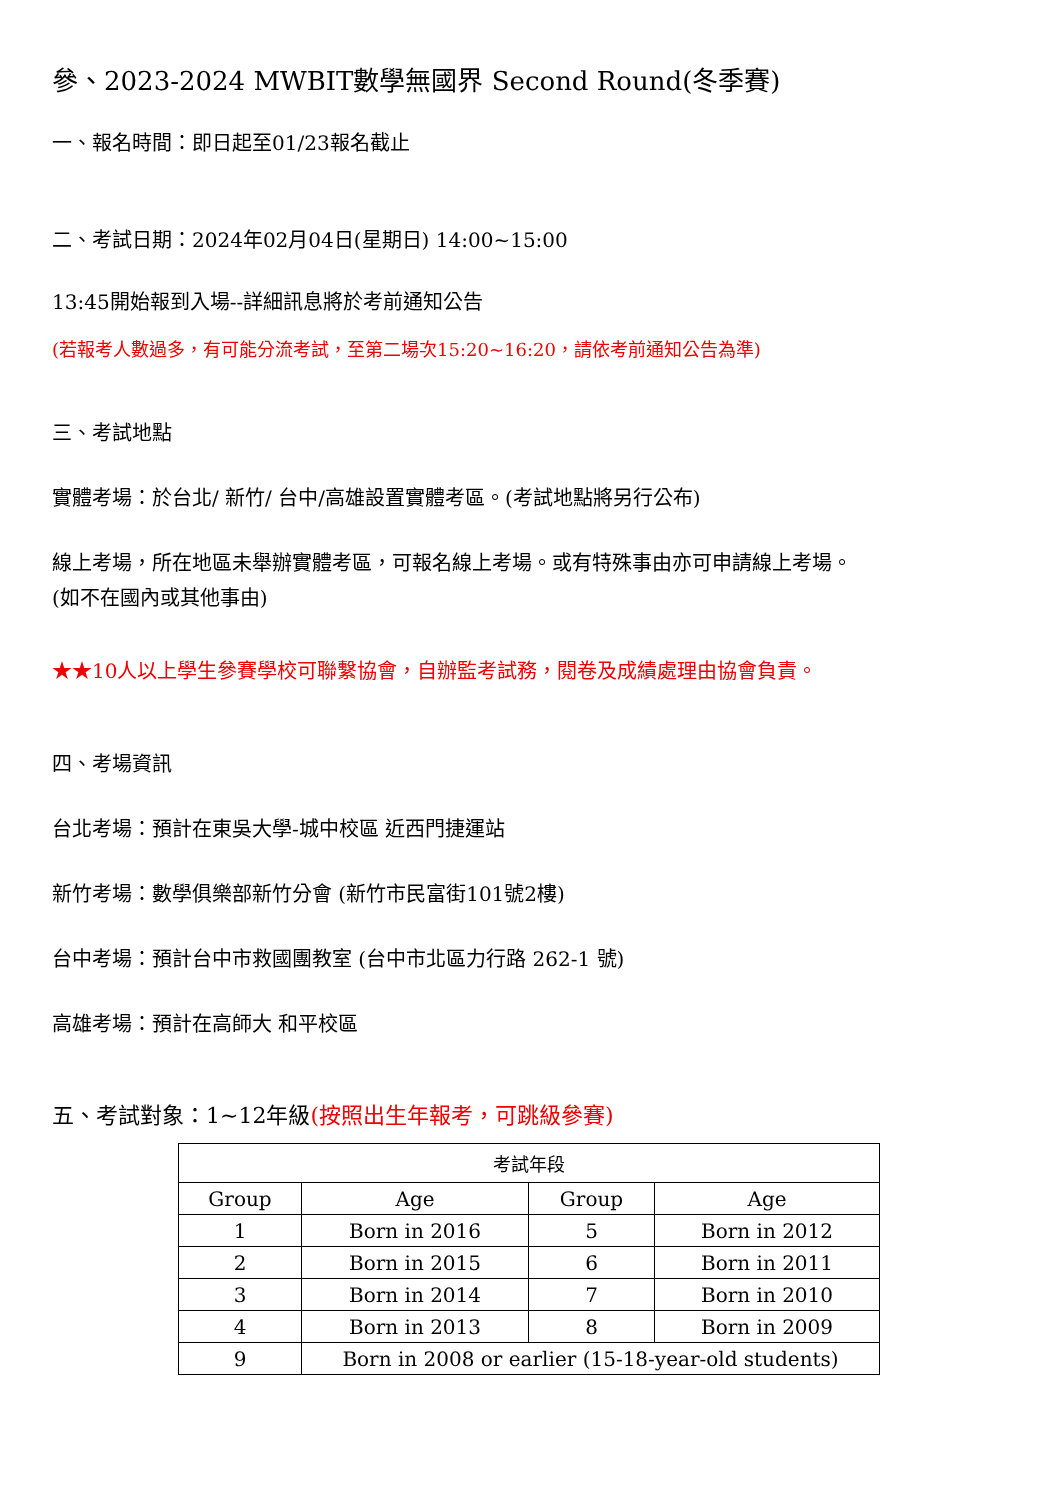參、2023-2024 MWBIT數學無國界 Second Round(冬季賽)
一、報名時間：即日起至01/23報名截止
二、考試日期：2024年02月04日(星期日) 14:00~15:00
13:45開始報到入場--詳細訊息將於考前通知公告
(若報考人數過多，有可能分流考試，至第二場次15:20~16:20，請依考前通知公告為準)
三、考試地點
實體考場：於台北/ 新竹/ 台中/高雄設置實體考區。(考試地點將另行公布)
線上考場，所在地區未舉辦實體考區，可報名線上考場。或有特殊事由亦可申請線上考場。
(如不在國內或其他事由)
★★10人以上學生參賽學校可聯繫協會，自辦監考試務，閱卷及成績處理由協會負責。
四、考場資訊
台北考場：預計在東吳大學-城中校區 近西門捷運站
新竹考場：數學俱樂部新竹分會 (新竹市民富街101號2樓)
台中考場：預計台中市救國團教室 (台中市北區力行路 262-1 號)
高雄考場：預計在高師大 和平校區
五、考試對象：1~12年級(按照出生年報考，可跳級參賽)
| 考試年段 | | | |
| --- | --- | --- | --- |
| Group | Age | Group | Age |
| 1 | Born in 2016 | 5 | Born in 2012 |
| 2 | Born in 2015 | 6 | Born in 2011 |
| 3 | Born in 2014 | 7 | Born in 2010 |
| 4 | Born in 2013 | 8 | Born in 2009 |
| 9 | Born in 2008 or earlier (15-18-year-old students) | | |